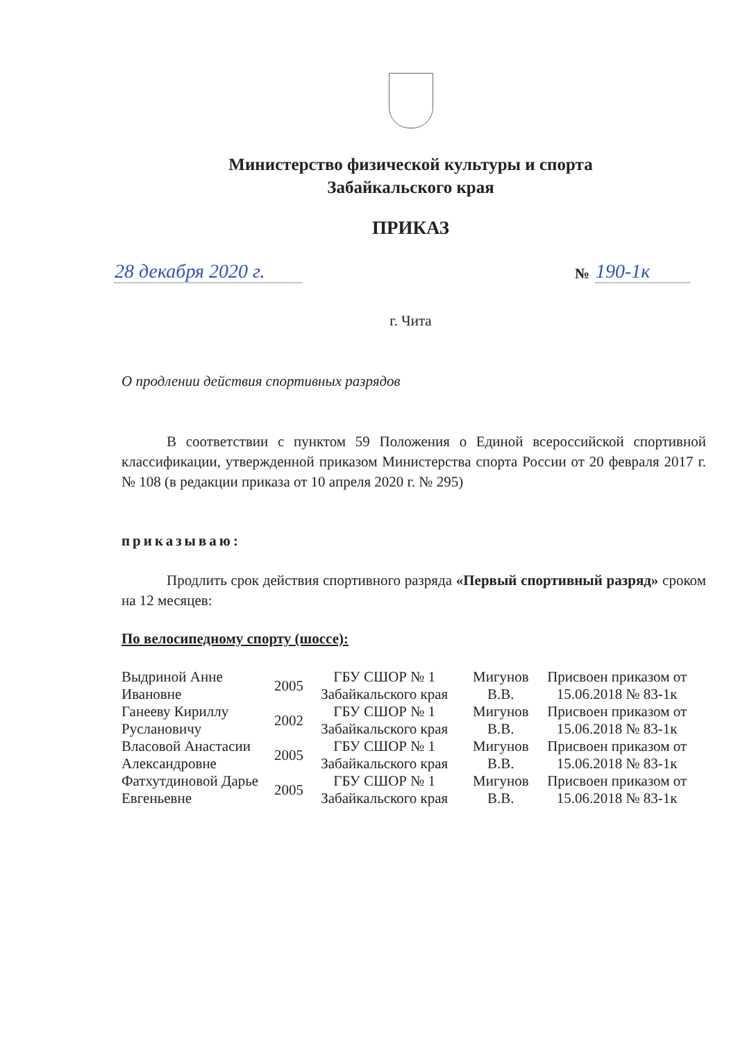Министерство физической культуры и спорта
Забайкальского края
ПРИКАЗ
28 декабря 2020 г.
№ 190-1к
г. Чита
О продлении действия спортивных разрядов
В соответствии с пунктом 59 Положения о Единой всероссийской спортивной классификации, утвержденной приказом Министерства спорта России от 20 февраля 2017 г. № 108 (в редакции приказа от 10 апреля 2020 г. № 295)
приказываю:
Продлить срок действия спортивного разряда «Первый спортивный разряд» сроком на 12 месяцев:
По велосипедному спорту (шоссе):
| Выдриной Анне Ивановне | 2005 | ГБУ СШОР № 1 Забайкальского края | Мигунов В.В. | Присвоен приказом от 15.06.2018 № 83-1к |
| Ганееву Кириллу Руслановичу | 2002 | ГБУ СШОР № 1 Забайкальского края | Мигунов В.В. | Присвоен приказом от 15.06.2018 № 83-1к |
| Власовой Анастасии Александровне | 2005 | ГБУ СШОР № 1 Забайкальского края | Мигунов В.В. | Присвоен приказом от 15.06.2018 № 83-1к |
| Фатхутдиновой Дарье Евгеньевне | 2005 | ГБУ СШОР № 1 Забайкальского края | Мигунов В.В. | Присвоен приказом от 15.06.2018 № 83-1к |